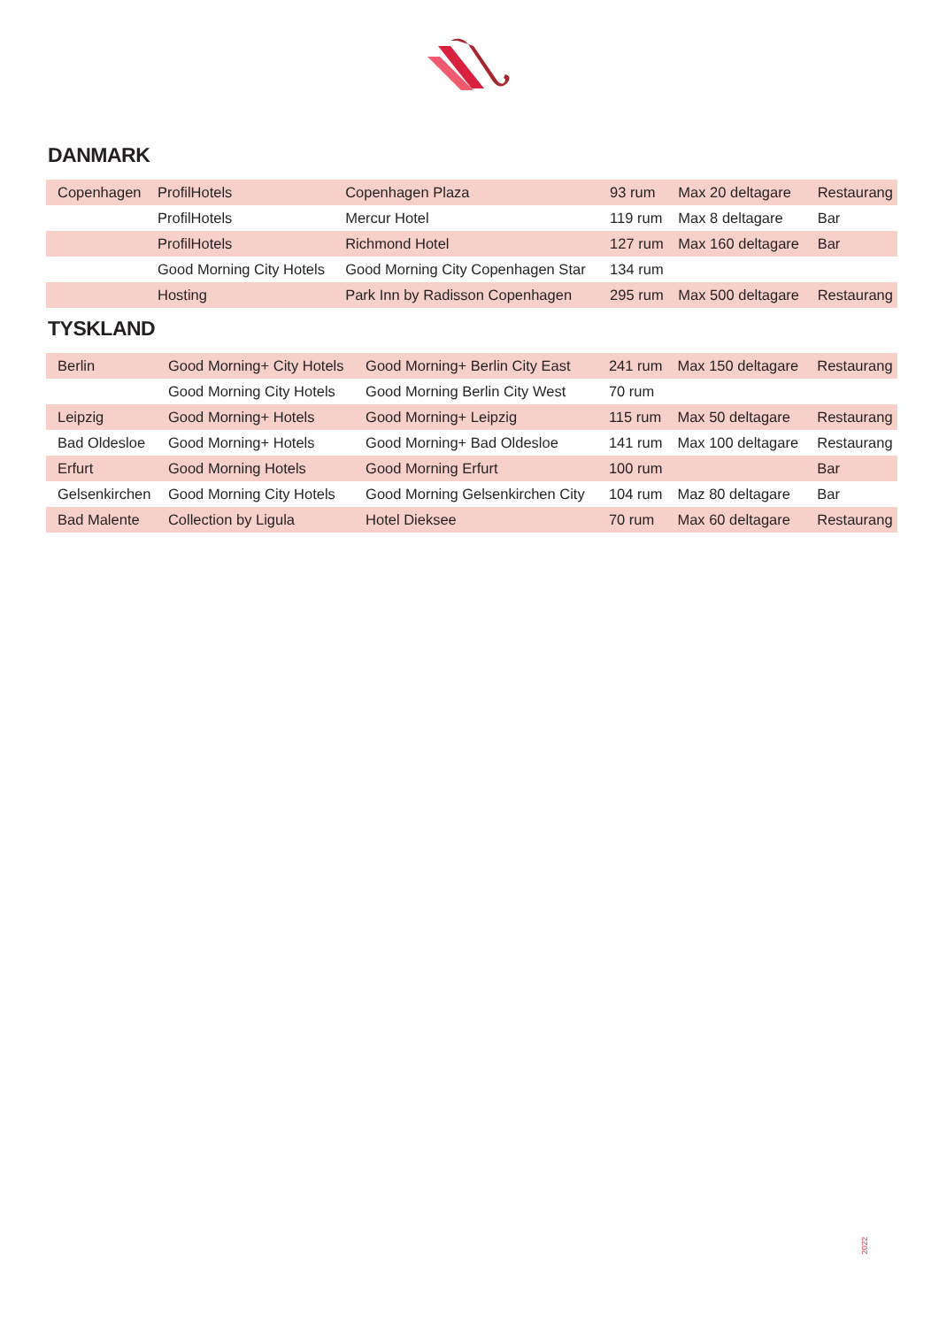DANMARK
| Copenhagen | ProfilHotels | Copenhagen Plaza | 93 rum | Max 20 deltagare | Restaurang |
| | ProfilHotels | Mercur Hotel | 119 rum | Max 8 deltagare | Bar |
| | ProfilHotels | Richmond Hotel | 127 rum | Max 160 deltagare | Bar |
| | Good Morning City Hotels | Good Morning City Copenhagen Star | 134 rum | | |
| | Hosting | Park Inn by Radisson Copenhagen | 295 rum | Max 500 deltagare | Restaurang |
TYSKLAND
| Berlin | Good Morning+ City Hotels | Good Morning+ Berlin City East | 241 rum | Max 150 deltagare | Restaurang |
| | Good Morning City Hotels | Good Morning Berlin City West | 70 rum | | |
| Leipzig | Good Morning+ Hotels | Good Morning+ Leipzig | 115 rum | Max 50 deltagare | Restaurang |
| Bad Oldesloe | Good Morning+ Hotels | Good Morning+ Bad Oldesloe | 141 rum | Max 100 deltagare | Restaurang |
| Erfurt | Good Morning Hotels | Good Morning Erfurt | 100 rum | | Bar |
| Gelsenkirchen | Good Morning City Hotels | Good Morning Gelsenkirchen City | 104 rum | Maz 80 deltagare | Bar |
| Bad Malente | Collection by Ligula | Hotel Dieksee | 70 rum | Max 60 deltagare | Restaurang |
2022